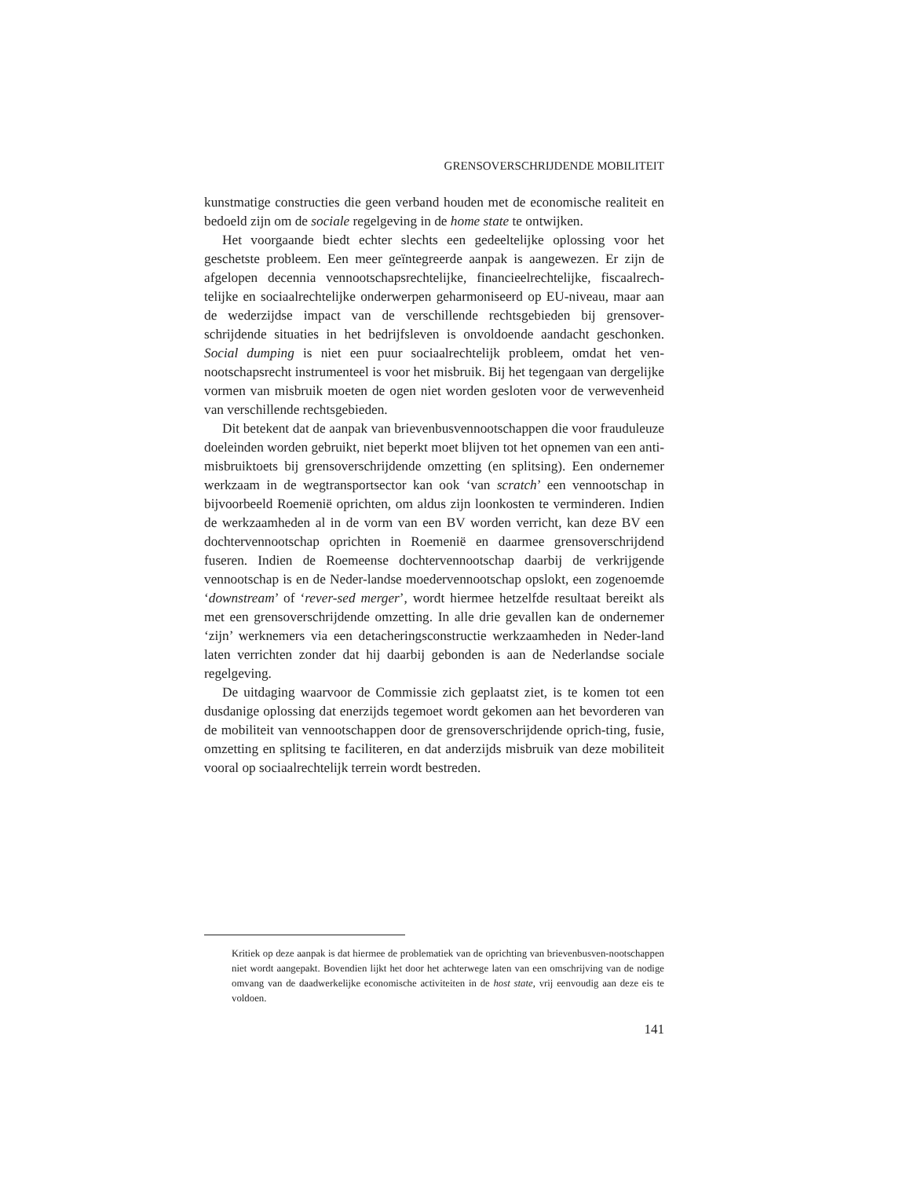GRENSOVERSCHRIJDENDE MOBILITEIT
kunstmatige constructies die geen verband houden met de economische realiteit en bedoeld zijn om de sociale regelgeving in de home state te ontwijken.
Het voorgaande biedt echter slechts een gedeeltelijke oplossing voor het geschetste probleem. Een meer geïntegreerde aanpak is aangewezen. Er zijn de afgelopen decennia vennootschapsrechtelijke, financieelrechtelijke, fiscaalrech-telijke en sociaalrechtelijke onderwerpen geharmoniseerd op EU-niveau, maar aan de wederzijdse impact van de verschillende rechtsgebieden bij grensover-schrijdende situaties in het bedrijfsleven is onvoldoende aandacht geschonken. Social dumping is niet een puur sociaalrechtelijk probleem, omdat het ven-nootschapsrecht instrumenteel is voor het misbruik. Bij het tegengaan van dergelijke vormen van misbruik moeten de ogen niet worden gesloten voor de verwevenheid van verschillende rechtsgebieden.
Dit betekent dat de aanpak van brievenbusvennootschappen die voor frauduleuze doeleinden worden gebruikt, niet beperkt moet blijven tot het opnemen van een anti-misbruiktoets bij grensoverschrijdende omzetting (en splitsing). Een ondernemer werkzaam in de wegtransportsector kan ook ‘van scratch’ een vennootschap in bijvoorbeeld Roemenië oprichten, om aldus zijn loonkosten te verminderen. Indien de werkzaamheden al in de vorm van een BV worden verricht, kan deze BV een dochtervennootschap oprichten in Roemenië en daarmee grensoverschrijdend fuseren. Indien de Roemeense dochtervennootschap daarbij de verkrijgende vennootschap is en de Neder-landse moedervennootschap opslokt, een zogenoemde ‘downstream’ of ‘rever-sed merger’, wordt hiermee hetzelfde resultaat bereikt als met een grensoverschrijdende omzetting. In alle drie gevallen kan de ondernemer ‘zijn’ werknemers via een detacheringsconstructie werkzaamheden in Neder-land laten verrichten zonder dat hij daarbij gebonden is aan de Nederlandse sociale regelgeving.
De uitdaging waarvoor de Commissie zich geplaatst ziet, is te komen tot een dusdanige oplossing dat enerzijds tegemoet wordt gekomen aan het bevorderen van de mobiliteit van vennootschappen door de grensoverschrijdende oprich-ting, fusie, omzetting en splitsing te faciliteren, en dat anderzijds misbruik van deze mobiliteit vooral op sociaalrechtelijk terrein wordt bestreden.
Kritiek op deze aanpak is dat hiermee de problematiek van de oprichting van brievenbusven-nootschappen niet wordt aangepakt. Bovendien lijkt het door het achterwege laten van een omschrijving van de nodige omvang van de daadwerkelijke economische activiteiten in de host state, vrij eenvoudig aan deze eis te voldoen.
141